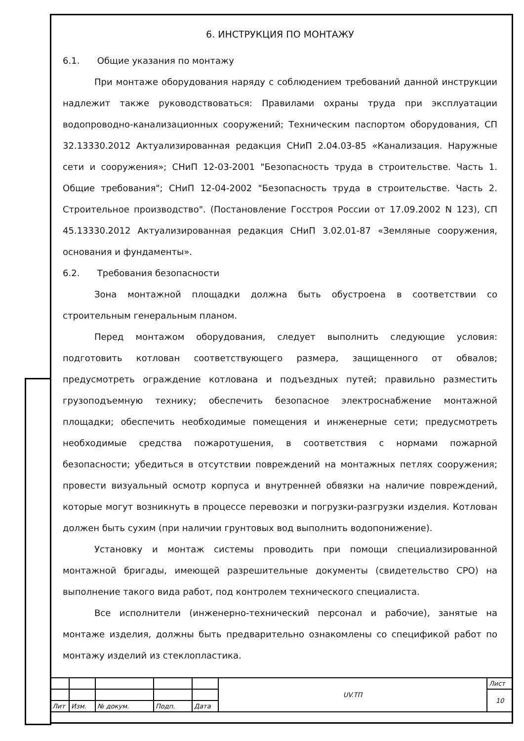6. ИНСТРУКЦИЯ ПО МОНТАЖУ
6.1. Общие указания по монтажу
При монтаже оборудования наряду с соблюдением требований данной инструкции надлежит также руководствоваться: Правилами охраны труда при эксплуатации водопроводно-канализационных сооружений; Техническим паспортом оборудования, СП 32.13330.2012 Актуализированная редакция СНиП 2.04.03-85 «Канализация. Наружные сети и сооружения»; СНиП 12-03-2001 "Безопасность труда в строительстве. Часть 1. Общие требования"; СНиП 12-04-2002 "Безопасность труда в строительстве. Часть 2. Строительное производство". (Постановление Госстроя России от 17.09.2002 N 123), СП 45.13330.2012 Актуализированная редакция СНиП 3.02.01-87 «Земляные сооружения, основания и фундаменты».
6.2. Требования безопасности
Зона монтажной площадки должна быть обустроена в соответствии со строительным генеральным планом.
Перед монтажом оборудования, следует выполнить следующие условия: подготовить котлован соответствующего размера, защищенного от обвалов; предусмотреть ограждение котлована и подъездных путей; правильно разместить грузоподъемную технику; обеспечить безопасное электроснабжение монтажной площадки; обеспечить необходимые помещения и инженерные сети; предусмотреть необходимые средства пожаротушения, в соответствия с нормами пожарной безопасности; убедиться в отсутствии повреждений на монтажных петлях сооружения; провести визуальный осмотр корпуса и внутренней обвязки на наличие повреждений, которые могут возникнуть в процессе перевозки и погрузки-разгрузки изделия. Котлован должен быть сухим (при наличии грунтовых вод выполнить водопонижение).
Установку и монтаж системы проводить при помощи специализированной монтажной бригады, имеющей разрешительные документы (свидетельство СРО) на выполнение такого вида работ, под контролем технического специалиста.
Все исполнители (инженерно-технический персонал и рабочие), занятые на монтаже изделия, должны быть предварительно ознакомлены со спецификой работ по монтажу изделий из стеклопластика.
| | | | | | UV.ТП | Лист |
| | | | | | | 10 |
| Лит | Изм. | № докум. | Подп. | Дата | | |